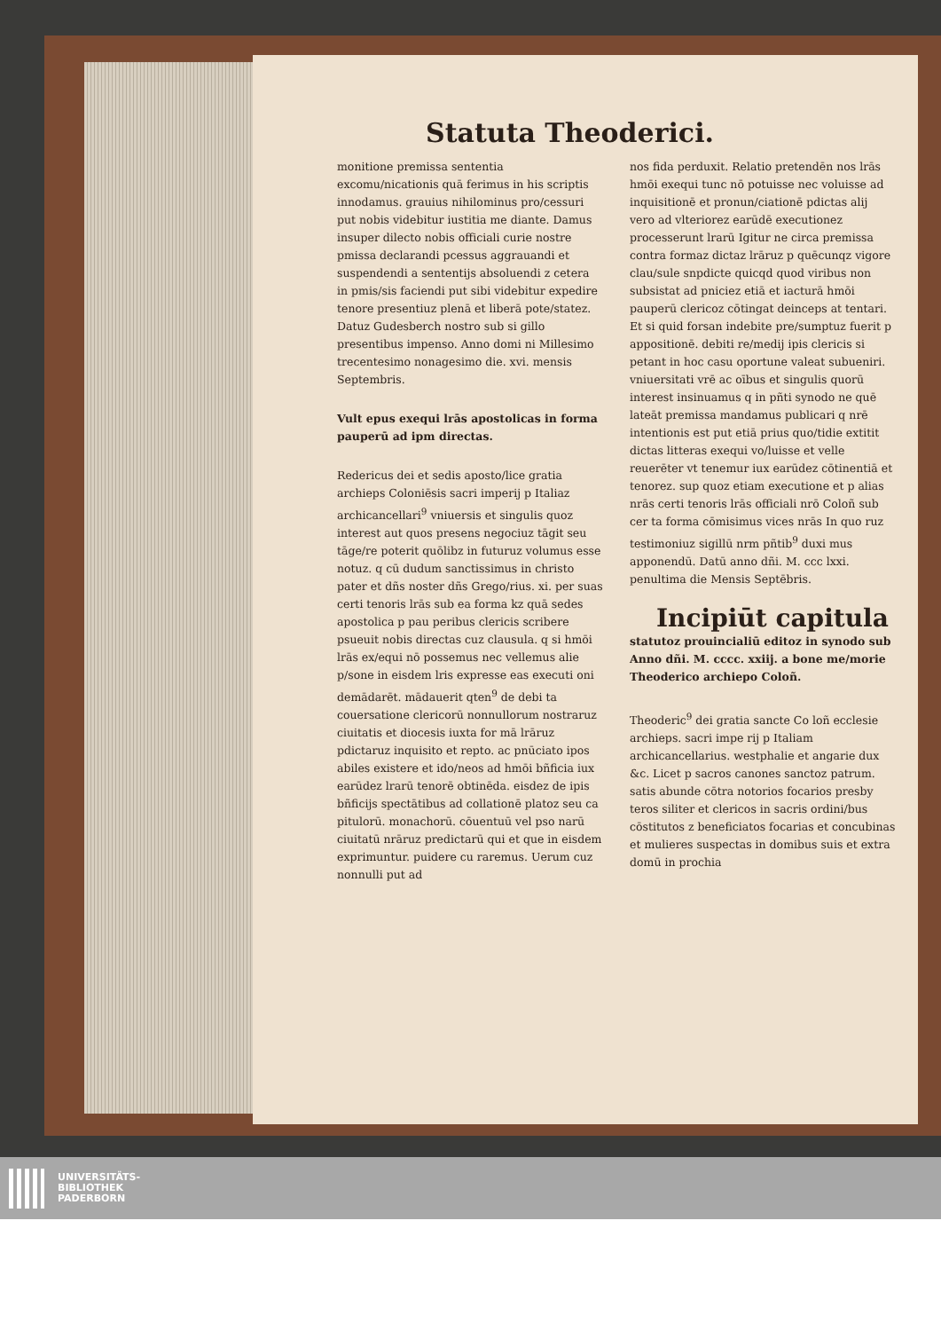Statuta Theoderici.
monitione premissa sententia excomu/nicationis quā ferimus in his scriptis innodamus. grauius nihilominus pro/cessuri put nobis videbitur iustitia me diante. Damus insuper dilecto nobis officiali curie nostre pmissa declarandi pcessus aggrauandi et suspendendi a sententijs absoluendi z cetera in pmis/sis faciendi put sibi videbitur expedire tenore presentiuz plenā et liberā pote/statez. Datuz Gudesberch nostro sub si gillo presentibus impenso. Anno domi ni Millesimo trecentesimo nonagesimo die. xvi. mensis Septembris.
Vult epus exequi lrās apostolicas in forma pauperū ad ipm directas.
Redericus dei et sedis aposto/lice gratia archieps Coloniēsis sacri imperij p Italiaz archicancellari<sup>9</sup> vniuersis et singulis quoz interest aut quos presens negociuz tāgit seu tāge/re poterit quōlibz in futuruz volumus esse notuz. q cū dudum sanctissimus in christo pater et dñs noster dñs Grego/rius. xi. per suas certi tenoris lrās sub ea forma kz quā sedes apostolica p pau peribus clericis scribere psueuit nobis directas cuz clausula. q si hmōi lrās ex/equi nō possemus nec vellemus alie p/sone in eisdem lris expresse eas executi oni demādarēt. mādauerit qten<sup>9</sup> de debi ta couersatione clericorū nonnullorum nostraruz ciuitatis et diocesis iuxta for mā lrāruz pdictaruz inquisito et repto. ac pnūciato ipos abiles existere et ido/neos ad hmōi bñficia iux earūdez lrarū tenorē obtinēda. eisdez de ipis bñficijs spectātibus ad collationē platoz seu ca pitulorū. monachorū. cōuentuū vel pso narū ciuitatū nrāruz predictarū qui et que in eisdem exprimuntur. puidere cu raremus. Uerum cuz nonnulli put ad
nos fida perduxit. Relatio pretendēn nos lrās hmōi exequi tunc nō potuisse nec voluisse ad inquisitionē et pronun/ciationē pdictas alij vero ad vlteriorez earūdē executionez processerunt lrarū Igitur ne circa premissa contra formaz dictaz lrāruz p quēcunqz vigore clau/sule snpdicte quicqd quod viribus non subsistat ad pniciez etiā et iacturā hmōi pauperū clericoz cōtingat deinceps at tentari. Et si quid forsan indebite pre/sumptuz fuerit p appositionē. debiti re/medij ipis clericis si petant in hoc casu oportune valeat subueniri. vniuersitati vrē ac oībus et singulis quorū interest insinuamus q in pñti synodo ne quē lateāt premissa mandamus publicari q nrē intentionis est put etiā prius quo/tidie extitit dictas litteras exequi vo/luisse et velle reuerēter vt tenemur iux earūdez cōtinentiā et tenorez. sup quoz etiam executione et p alias nrās certi tenoris lrās officiali nrō Coloñ sub cer ta forma cōmisimus vices nrās In quo ruz testimoniuz sigillū nrm pñtib<sup>9</sup> duxi mus apponendū. Datū anno dñi. M. ccc lxxi. penultima die Mensis Septēbris.
Incipiūt capitula
statutoz prouincialiū editoz in synodo sub Anno dñi. M. cccc. xxiij. a bone me/morie Theoderico archiepo Coloñ.
Theoderic<sup>9</sup> dei gratia sancte Co loñ ecclesie archieps. sacri impe rij p Italiam archicancellarius. westphalie et angarie dux &c. Licet p sacros canones sanctoz patrum. satis abunde cōtra notorios focarios presby teros siliter et clericos in sacris ordini/bus cōstitutos z beneficiatos focarias et concubinas et mulieres suspectas in domibus suis et extra domū in prochia
UNIVERSITÄTS-
BIBLIOTHEK
PADERBORN